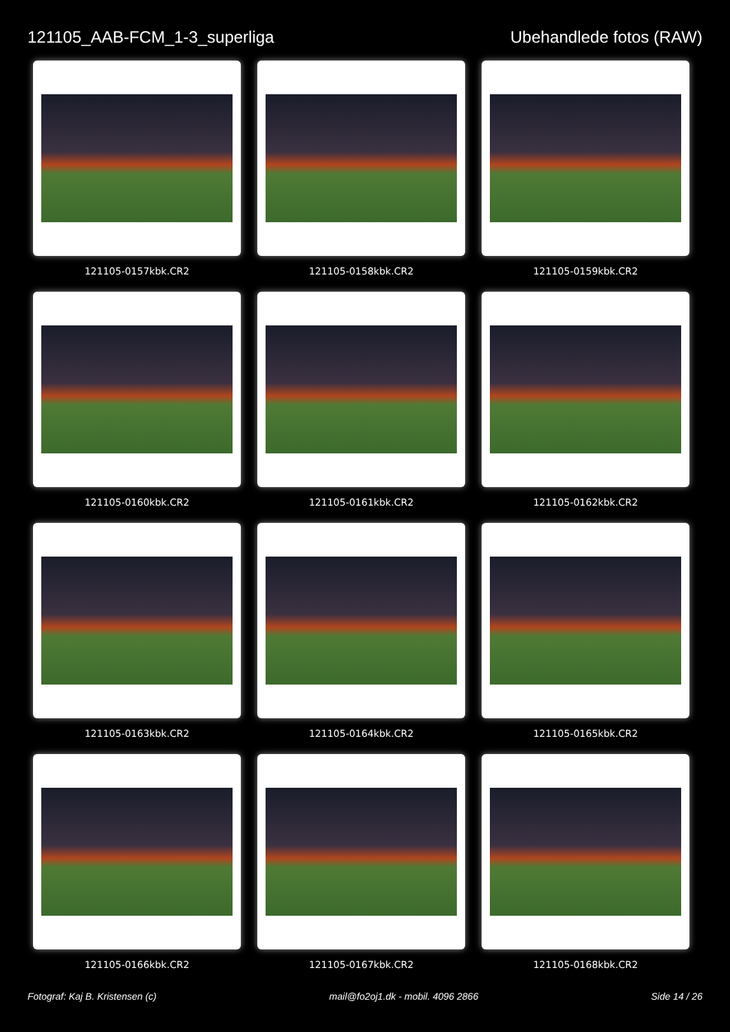121105_AAB-FCM_1-3_superliga Ubehandlede fotos (RAW)
121105-0157kbk.CR2
121105-0158kbk.CR2
121105-0159kbk.CR2
121105-0160kbk.CR2
121105-0161kbk.CR2
121105-0162kbk.CR2
121105-0163kbk.CR2
121105-0164kbk.CR2
121105-0165kbk.CR2
121105-0166kbk.CR2
121105-0167kbk.CR2
121105-0168kbk.CR2
Fotograf: Kaj B. Kristensen (c)
mail@fo2oj1.dk - mobil. 4096 2866
Side 14 / 26